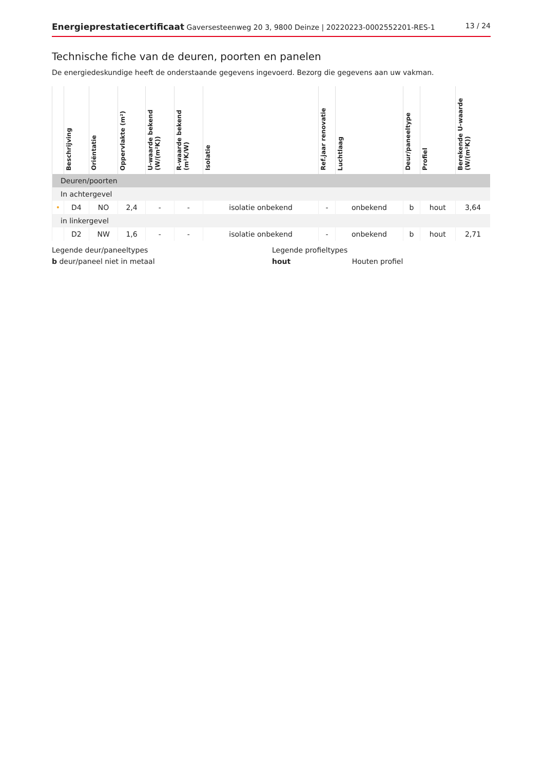Energieprestatiecertificaat Gaversesteenweg 20 3, 9800 Deinze | 20220223-0002552201-RES-1
13 / 24
Technische fiche van de deuren, poorten en panelen
De energiedeskundige heeft de onderstaande gegevens ingevoerd. Bezorg die gegevens aan uw vakman.
| | Beschrijving | Oriëntatie | Oppervlakte (m²) | U-waarde bekend (W/(m²K)) | R-waarde bekend (m²K/W) | Isolatie | Ref.jaar renovatie | Luchtlaag | Deur/paneeltype | Profiel | Berekende U-waarde (W/(m²K)) |
| --- | --- | --- | --- | --- | --- | --- | --- | --- | --- | --- | --- |
| Deuren/poorten | | | | | | | | | | | |
| In achtergevel | | | | | | | | | | | |
| • | D4 | NO | 2,4 | - | - | isolatie onbekend | - | onbekend | b | hout | 3,64 |
| in linkergevel | | | | | | | | | | | |
| | D2 | NW | 1,6 | - | - | isolatie onbekend | - | onbekend | b | hout | 2,71 |
Legende deur/paneeltypes
b deur/paneel niet in metaal
Legende profieltypes
hout Houten profiel